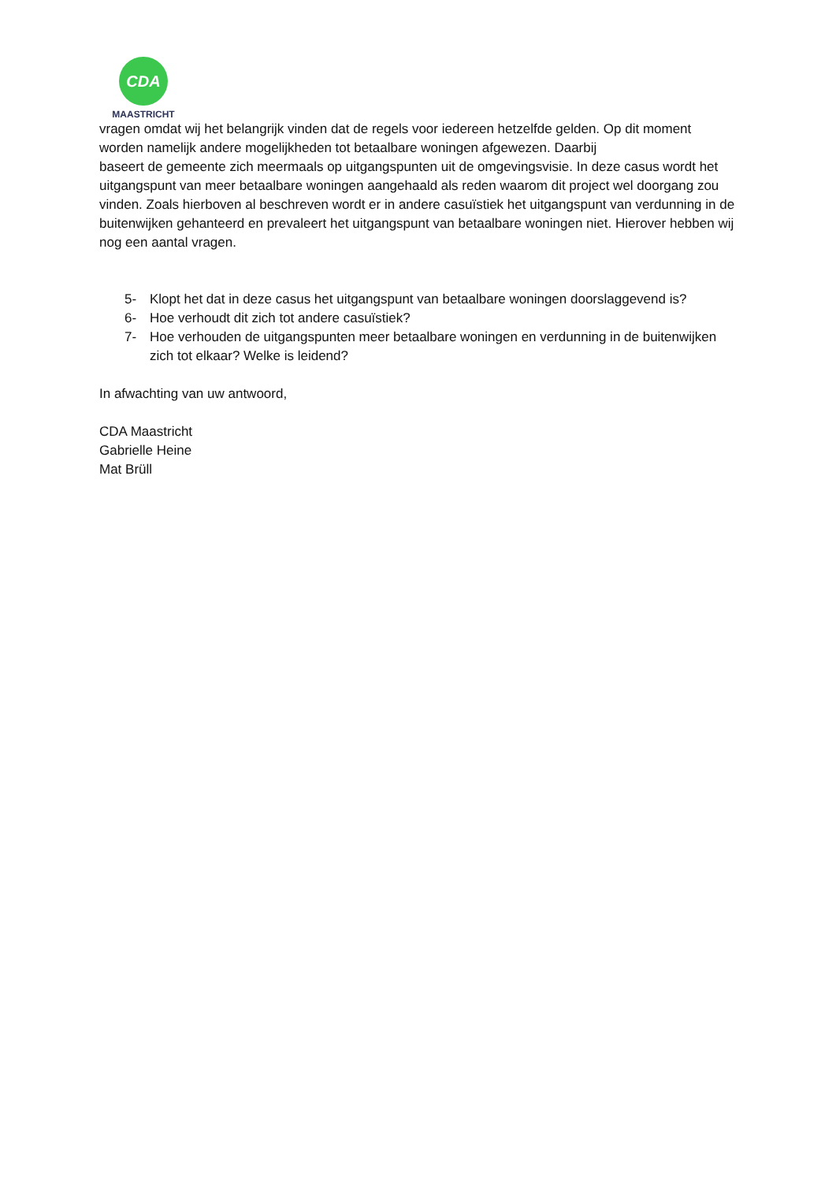CDA
MAASTRICHT
vragen omdat wij het belangrijk vinden dat de regels voor iedereen hetzelfde gelden. Op dit moment worden namelijk andere mogelijkheden tot betaalbare woningen afgewezen. Daarbij
baseert de gemeente zich meermaals op uitgangspunten uit de omgevingsvisie. In deze casus wordt het uitgangspunt van meer betaalbare woningen aangehaald als reden waarom dit project wel doorgang zou vinden. Zoals hierboven al beschreven wordt er in andere casuïstiek het uitgangspunt van verdunning in de buitenwijken gehanteerd en prevaleert het uitgangspunt van betaalbare woningen niet. Hierover hebben wij nog een aantal vragen.
5- Klopt het dat in deze casus het uitgangspunt van betaalbare woningen doorslaggevend is?
6- Hoe verhoudt dit zich tot andere casuïstiek?
7- Hoe verhouden de uitgangspunten meer betaalbare woningen en verdunning in de buitenwijken zich tot elkaar? Welke is leidend?
In afwachting van uw antwoord,
CDA Maastricht
Gabrielle Heine
Mat Brüll